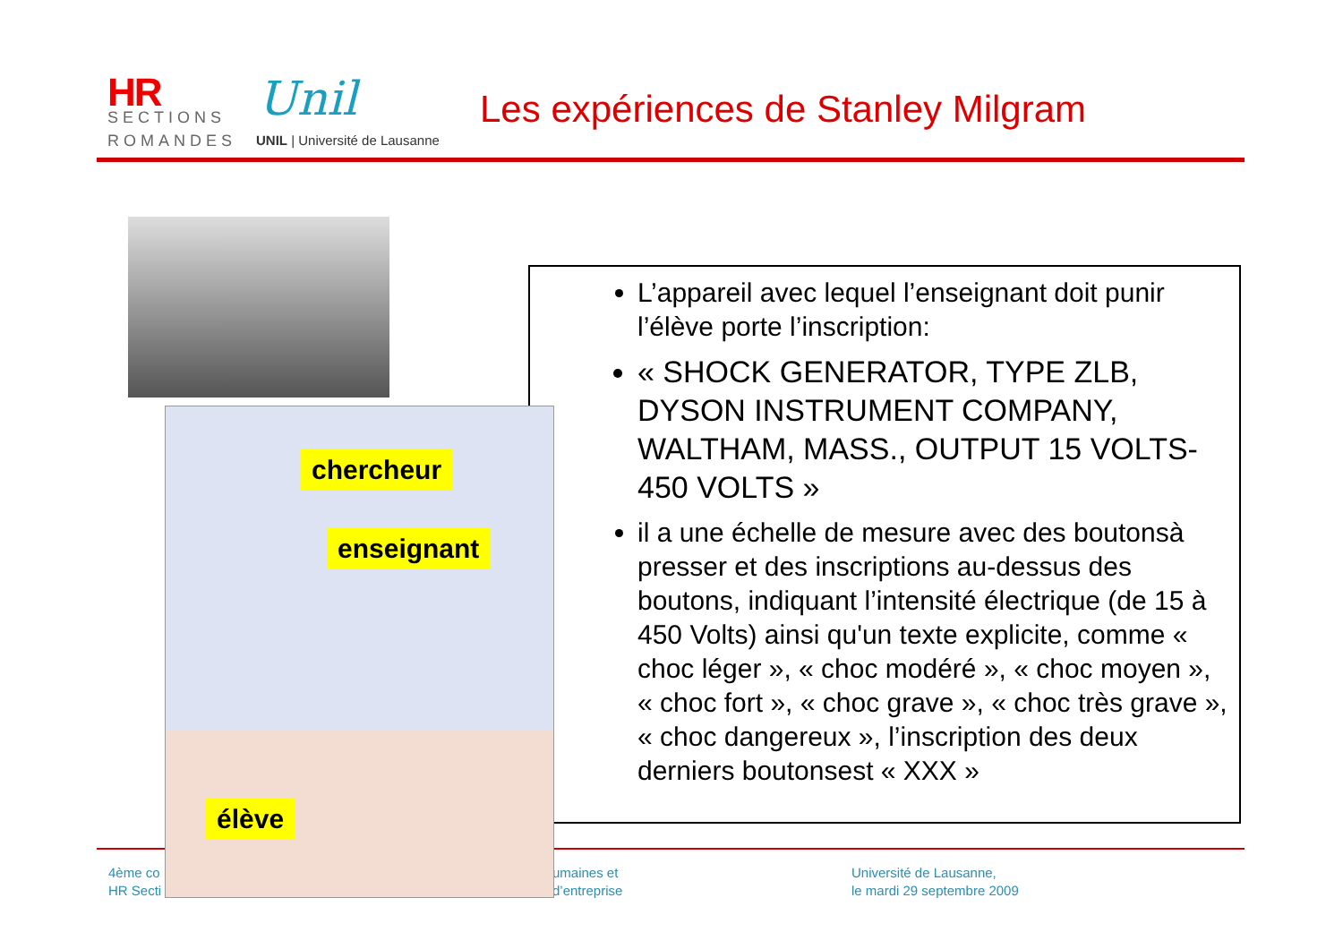HR
SECTIONS
ROMANDES
Unil
UNIL | Université de Lausanne
Les expériences de Stanley Milgram
4ème co
HR Secti
umaines et
d’entreprise
Université de Lausanne,
le mardi 29 septembre 2009
L’appareil avec lequel l’enseignant doit punir l’élève porte l’inscription:
« SHOCK GENERATOR, TYPE ZLB, DYSON INSTRUMENT COMPANY, WALTHAM, MASS., OUTPUT 15 VOLTS-450 VOLTS »
il a une échelle de mesure avec des boutonsà presser et des inscriptions au-dessus des boutons, indiquant l’intensité électrique (de 15 à 450 Volts) ainsi qu'un texte explicite, comme « choc léger », « choc modéré », « choc moyen », « choc fort », « choc grave », « choc très grave », « choc dangereux », l’inscription des deux derniers boutonsest « XXX »
chercheur
enseignant
élève